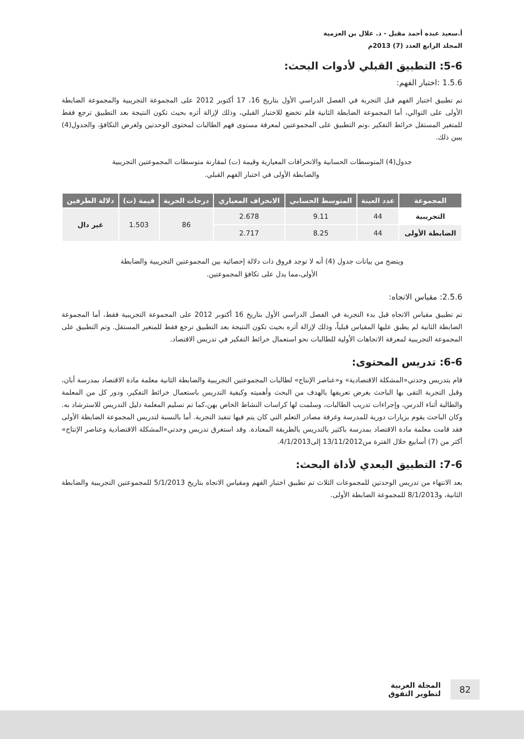أ.سعيد عبده أحمد مقبل - د. علال بن العزمية
المجلد الرابع العدد (7) 2013م
5-6: التطبيق القبلي لأدوات البحث:
1.5.6 :اختبار الفهم:
تم تطبيق اختبار الفهم قبل التجربة في الفصل الدراسي الأول بتاريخ 16، 17 أكتوبر 2012 على المجموعة التجريبية والمجموعة الضابطة الأولى على التوالي، أما المجموعة الضابطة الثانية فلم تخضع للاختبار القبلي، وذلك لإزالة أثره بحيث تكون النتيجة بعد التطبيق ترجع فقط للمتغير المستقل خرائط التفكير ،وتم التطبيق على المجموعتين لمعرفة مستوى فهم الطالبات لمحتوى الوحدتين ولغرض التكافؤ، والجدول(4) يبين ذلك.
جدول(4) المتوسطات الحسابية والانحرافات المعيارية وقيمة (ت) لمقارنة متوسطات المجموعتين التجريبية
والضابطة الأولى في اختبار الفهم القبلي.
| المجموعة | عدد العينة | المتوسط الحسابي | الانحراف المعياري | درجات الحرية | قيمة (ت) | دلالة الطرفين |
| --- | --- | --- | --- | --- | --- | --- |
| التجريبية | 44 | 9.11 | 2.678 | 86 | 1.503 | غير دال |
| الضابطة الأولى | 44 | 8.25 | 2.717 | | | |
ويتضح من بيانات جدول (4) أنه لا توجد فروق ذات دلالة إحصائية بين المجموعتين التجريبية والضابطة
الأولى،مما يدل على تكافؤ المجموعتين.
2.5.6: مقياس الاتجاه:
تم تطبيق مقياس الاتجاه قبل بدء التجربة في الفصل الدراسي الأول بتاريخ 16 أكتوبر 2012 على المجموعة التجريبية فقط، أما المجموعة الضابطة الثانية لم يطبق عليها المقياس قبلياً، وذلك لإزالة أثره بحيث تكون النتيجة بعد التطبيق ترجع فقط للمتغير المستقل. وتم التطبيق على المجموعة التجريبية لمعرفة الاتجاهات الأولية للطالبات نحو استعمال خرائط التفكير في تدريس الاقتصاد.
6-6: تدريس المحتوى:
قام بتدريس وحدتي«المشكلة الاقتصادية» و«عناصر الإنتاج» لطالبات المجموعتين التجريبية والضابطة الثانية معلمة مادة الاقتصاد بمدرسة أبان، وقبل التجربة التقى بها الباحث بغرض تعريفها بالهدف من البحث وأهميته وكيفية التدريس باستعمال خرائط التفكير، ودور كل من المعلمة والطالبة أثناء الدرس، وإجراءات تدريب الطالبات، وسلمت لها كراسات النشاط الخاص بهن،كما تم تسليم المعلمة دليل التدريس للاسترشاد به. وكان الباحث يقوم بزيارات دورية للمدرسة وغرفة مصادر التعلم التي كان يتم فيها تنفيذ التجربة. أما بالنسبة لتدريس المجموعة الضابطة الأولى فقد قامت معلمة مادة الاقتصاد بمدرسة باكثير بالتدريس بالطريقة المعتادة. وقد استغرق تدريس وحدتي«المشكلة الاقتصادية وعناصر الإنتاج» أكثر من (7) أسابيع خلال الفترة من13/11/2012 إلى4/1/2013.
7-6: التطبيق البعدي لأداة البحث:
بعد الانتهاء من تدريس الوحدتين للمجموعات الثلاث تم تطبيق اختبار الفهم ومقياس الاتجاه بتاريخ 5/1/2013 للمجموعتين التجريبية والضابطة الثانية، و8/1/2013 للمجموعة الضابطة الأولى.
82
المجلة العربية
لتطوير التفوق